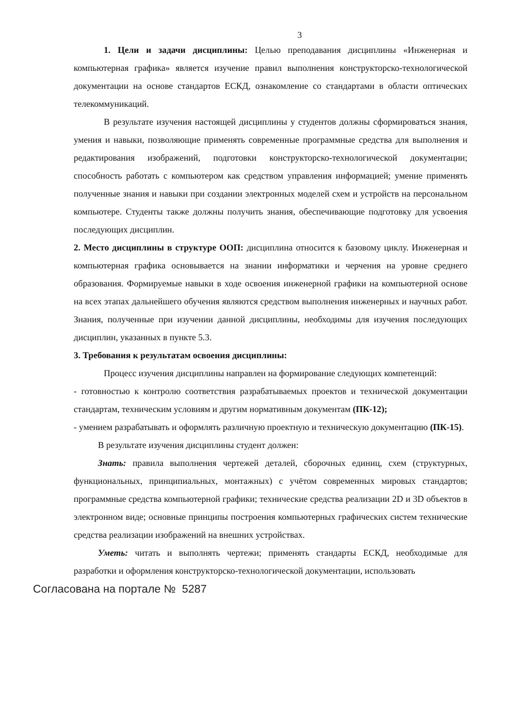3
1. Цели и задачи дисциплины: Целью преподавания дисциплины «Инженерная и компьютерная графика» является изучение правил выполнения конструкторско-технологической документации на основе стандартов ЕСКД, ознакомление со стандартами в области оптических телекоммуникаций.
В результате изучения настоящей дисциплины у студентов должны сформироваться знания, умения и навыки, позволяющие применять современные программные средства для выполнения и редактирования изображений, подготовки конструкторско-технологической документации; способность работать с компьютером как средством управления информацией; умение применять полученные знания и навыки при создании электронных моделей схем и устройств на персональном компьютере. Студенты также должны получить знания, обеспечивающие подготовку для усвоения последующих дисциплин.
2. Место дисциплины в структуре ООП: дисциплина относится к базовому циклу. Инженерная и компьютерная графика основывается на знании информатики и черчения на уровне среднего образования. Формируемые навыки в ходе освоения инженерной графики на компьютерной основе на всех этапах дальнейшего обучения являются средством выполнения инженерных и научных работ. Знания, полученные при изучении данной дисциплины, необходимы для изучения последующих дисциплин, указанных в пункте 5.3.
3. Требования к результатам освоения дисциплины:
Процесс изучения дисциплины направлен на формирование следующих компетенций:
- готовностью к контролю соответствия разрабатываемых проектов и технической документации стандартам, техническим условиям и другим нормативным документам (ПК-12);
- умением разрабатывать и оформлять различную проектную и техническую документацию (ПК-15).
В результате изучения дисциплины студент должен:
Знать: правила выполнения чертежей деталей, сборочных единиц, схем (структурных, функциональных, принципиальных, монтажных) с учётом современных мировых стандартов; программные средства компьютерной графики; технические средства реализации 2D и 3D объектов в электронном виде; основные принципы построения компьютерных графических систем технические средства реализации изображений на внешних устройствах.
Уметь: читать и выполнять чертежи; применять стандарты ЕСКД, необходимые для разработки и оформления конструкторско-технологической документации, использовать
Согласована на портале № 5287